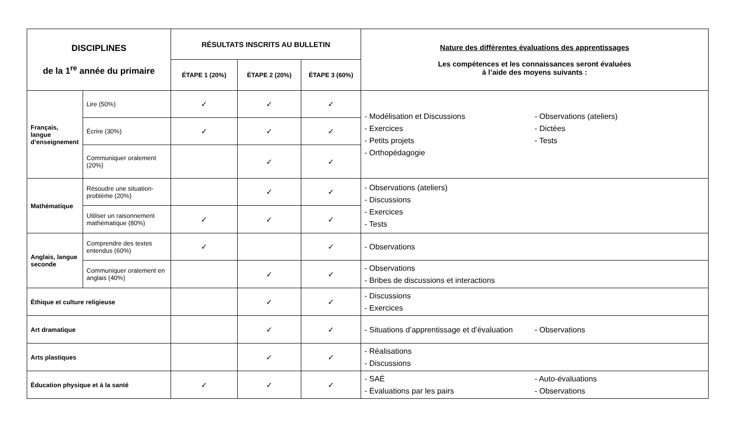| DISCIPLINES de la 1<sup>re</sup> année du primaire | | RÉSULTATS INSCRITS AU BULLETIN | | | Nature des différentes évaluations des apprentissages Les compétences et les connaissances seront évaluées à l’aide des moyens suivants : |
| --- | --- | --- | --- | --- | --- |
| | | ÉTAPE 1 (20%) | ÉTAPE 2 (20%) | ÉTAPE 3 (60%) | |
| Français, langue d’enseignement | Lire (50%) | ✓ | ✓ | ✓ | - Modélisation et Discussions - Exercices - Petits projets - Orthopédagogie - Observations (ateliers) - Dictées - Tests |
| | Écrire (30%) | ✓ | ✓ | ✓ | |
| | Communiquer oralement (20%) | | ✓ | ✓ | |
| Mathématique | Résoudre une situation-problème (20%) | | ✓ | ✓ | - Observations (ateliers) - Discussions - Exercices - Tests |
| | Utiliser un raisonnement mathématique (80%) | ✓ | ✓ | ✓ | |
| Anglais, langue seconde | Comprendre des textes entendus (60%) | ✓ | | ✓ | - Observations |
| | Communiquer oralement en anglais (40%) | | ✓ | ✓ | - Observations - Bribes de discussions et interactions |
| Éthique et culture religieuse | | | ✓ | ✓ | - Discussions - Exercices |
| Art dramatique | | | ✓ | ✓ | - Situations d’apprentissage et d’évaluation - Observations |
| Arts plastiques | | | ✓ | ✓ | - Réalisations - Discussions |
| Éducation physique et à la santé | | ✓ | ✓ | ✓ | - SAÉ - Évaluations par les pairs - Auto-évaluations - Observations |